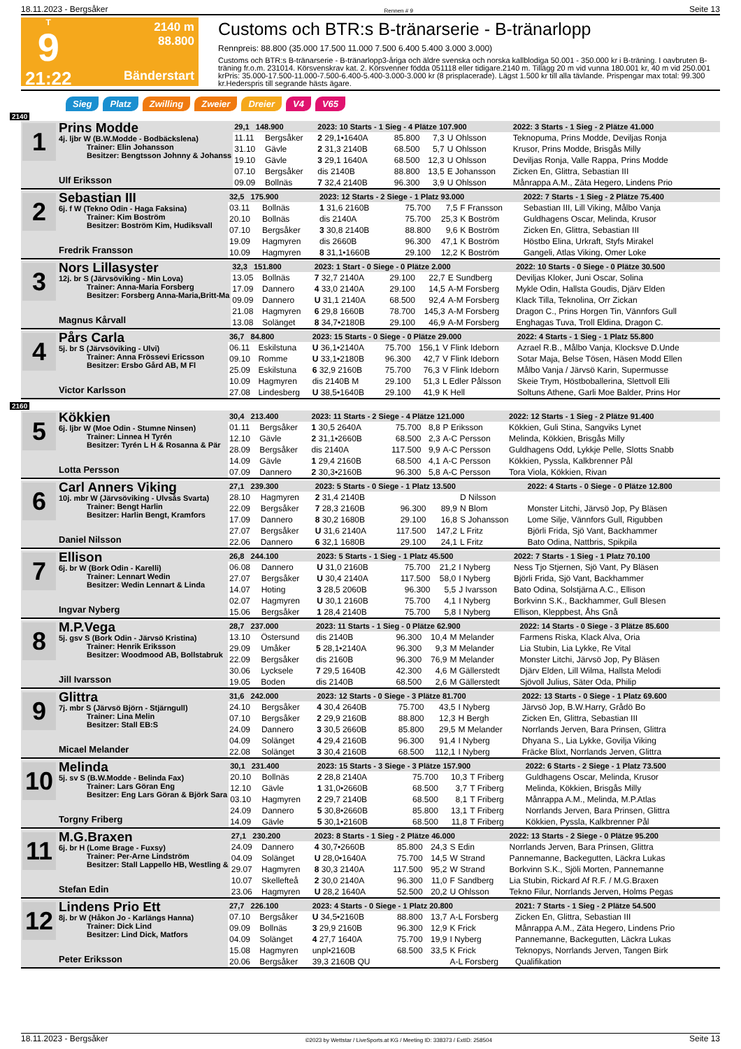18.11.2023 - Bergsåker Rennen # 9 Seite 13
T
9
21:22
2140 m
88.800
Bänderstart
Customs och BTR:s B-tränarserie - B-tränarlopp
Rennpreis: 88.800 (35.000 17.500 11.000 7.500 6.400 5.400 3.000 3.000)
Customs och BTR:s B-tränarserie - B-tränarlopp3-åriga och äldre svenska och norska kallblodiga 50.001 - 350.000 kr i B-träning. I oavbruten B-träning fr.o.m. 231014. Körsvenskrav kat. 2. Körsvenner födda 051118 eller tidigare.2140 m. Tillägg 20 m vid vunna 180.001 kr, 40 m vid 250.001 krPris: 35.000-17.500-11.000-7.500-6.400-5.400-3.000-3.000 kr (8 prisplacerade). Lägst 1.500 kr till alla tävlande. Prispengar max total: 99.300 kr.Hederspris till segrande hästs ägare.
Sieg Platz Zwilling Zweier Dreier V4 V65
2140
| 1 | Prins Modde 4j. ljbr W (B.W.Modde - Bodbäckslena) Trainer: Elin Johansson Besitzer: Bengtsson Johnny & Johanss Ulf Eriksson | 29,1 148.900 | | 2023: 10 Starts - 1 Sieg - 4 Plätze 107.900 | | | | 2022: 3 Starts - 1 Sieg - 2 Plätze 41.000 |
| | | 11.11 | Bergsåker | 2 29,1•1640A | 85.800 | 7,3 | U Ohlsson | Teknopuma, Prins Modde, Deviljas Ronja |
| | | 31.10 | Gävle | 2 31,3 2140B | 68.500 | 5,7 | U Ohlsson | Krusor, Prins Modde, Brisgås Milly |
| | | 19.10 | Gävle | 3 29,1 1640A | 68.500 | 12,3 | U Ohlsson | Deviljas Ronja, Valle Rappa, Prins Modde |
| | | 07.10 | Bergsåker | dis 2140B | 88.800 | 13,5 | E Johansson | Zicken En, Glittra, Sebastian III |
| | | 09.09 | Bollnäs | 7 32,4 2140B | 96.300 | 3,9 | U Ohlsson | Månrappa A.M., Zäta Hegero, Lindens Prio |
| 2 | Sebastian III 6j. f W (Tekno Odin - Haga Faksina) Trainer: Kim Boström Besitzer: Boström Kim, Hudiksvall Fredrik Fransson | 32,5 175.900 | | 2023: 12 Starts - 2 Siege - 1 Platz 93.000 | | | | 2022: 7 Starts - 1 Sieg - 2 Plätze 75.400 |
| | | 03.11 | Bollnäs | 1 31,6 2160B | 75.700 | 7,5 | F Fransson | Sebastian III, Lill Viking, Målbo Vanja |
| | | 20.10 | Bollnäs | dis 2140A | 75.700 | 25,3 | K Boström | Guldhagens Oscar, Melinda, Krusor |
| | | 07.10 | Bergsåker | 3 30,8 2140B | 88.800 | 9,6 | K Boström | Zicken En, Glittra, Sebastian III |
| | | 19.09 | Hagmyren | dis 2660B | 96.300 | 47,1 | K Boström | Höstbo Elina, Urkraft, Styfs Mirakel |
| | | 10.09 | Hagmyren | 8 31,1•1660B | 29.100 | 12,2 | K Boström | Gangeli, Atlas Viking, Omer Loke |
| 3 | Nors Lillasyster 12j. br S (Järvsöviking - Min Lova) Trainer: Anna-Maria Forsberg Besitzer: Forsberg Anna-Maria,Britt-Ma Magnus Kårvall | 32,3 151.800 | | 2023: 1 Start - 0 Siege - 0 Plätze 2.000 | | | | 2022: 10 Starts - 0 Siege - 0 Plätze 30.500 |
| | | 13.05 | Bollnäs | 7 32,7 2140A | 29.100 | 22,7 | E Sundberg | Deviljas Kloker, Juni Oscar, Solina |
| | | 17.09 | Dannero | 4 33,0 2140A | 29.100 | 14,5 | A-M Forsberg | Mykle Odin, Hallsta Goudis, Djärv Elden |
| | | 09.09 | Dannero | U 31,1 2140A | 68.500 | 92,4 | A-M Forsberg | Klack Tilla, Teknolina, Orr Zickan |
| | | 21.08 | Hagmyren | 6 29,8 1660B | 78.700 | 145,3 | A-M Forsberg | Dragon C., Prins Horgen Tin, Vännfors Gull |
| | | 13.08 | Solänget | 8 34,7•2180B | 29.100 | 46,9 | A-M Forsberg | Enghagas Tuva, Troll Eldina, Dragon C. |
| 4 | Pårs Carla 5j. br S (Järvsöviking - Ulvi) Trainer: Anna Frössevi Ericsson Besitzer: Ersbo Gård AB, M Fl Victor Karlsson | 36,7 84.800 | | 2023: 15 Starts - 0 Siege - 0 Plätze 29.000 | | | | 2022: 4 Starts - 1 Sieg - 1 Platz 55.800 |
| | | 06.11 | Eskilstuna | U 36,1•2140A | 75.700 | 156,1 | V Flink Ideborn | Azrael R.B., Målbo Vanja, Klocksve D.Unde |
| | | 09.10 | Romme | U 33,1•2180B | 96.300 | 42,7 | V Flink Ideborn | Sotar Maja, Belse Tösen, Häsen Modd Ellen |
| | | 25.09 | Eskilstuna | 6 32,9 2160B | 75.700 | 76,3 | V Flink Ideborn | Målbo Vanja / Järvsö Karin, Supermusse |
| | | 10.09 | Hagmyren | dis 2140B M | 29.100 | 51,3 | L Edler Pålsson | Skeie Trym, Höstboballerina, Slettvoll Elli |
| | | 27.08 | Lindesberg | U 38,5•1640B | 29.100 | 41,9 | K Hell | Soltuns Athene, Garli Moe Balder, Prins Hor |
2160
| 5 | Kökkien 6j. ljbr W (Moe Odin - Stumne Ninsen) Trainer: Linnea H Tyrén Besitzer: Tyrén L H & Rosanna & Pär Lotta Persson | 30,4 213.400 | | 2023: 11 Starts - 2 Siege - 4 Plätze 121.000 | | | | 2022: 12 Starts - 1 Sieg - 2 Plätze 91.400 |
| | | 01.11 | Bergsåker | 1 30,5 2640A | 75.700 | 8,8 | P Eriksson | Kökkien, Guli Stina, Sangviks Lynet |
| | | 12.10 | Gävle | 2 31,1•2660B | 68.500 | 2,3 | A-C Persson | Melinda, Kökkien, Brisgås Milly |
| | | 28.09 | Bergsåker | dis 2140A | 117.500 | 9,9 | A-C Persson | Guldhagens Odd, Lykkje Pelle, Slotts Snabb |
| | | 14.09 | Gävle | 1 29,4 2160B | 68.500 | 4,1 | A-C Persson | Kökkien, Pyssla, Kalkbrenner Pål |
| | | 07.09 | Dannero | 2 30,3•2160B | 96.300 | 5,8 | A-C Persson | Tora Viola, Kökkien, Rivan |
| 6 | Carl Anners Viking 10j. mbr W (Järvsöviking - Ulvsås Svarta) Trainer: Bengt Harlin Besitzer: Harlin Bengt, Kramfors Daniel Nilsson | 27,1 239.300 | | 2023: 5 Starts - 0 Siege - 1 Platz 13.500 | | | | 2022: 4 Starts - 0 Siege - 0 Plätze 12.800 |
| | | 28.10 | Hagmyren | 2 31,4 2140B | | | D Nilsson | |
| | | 22.09 | Bergsåker | 7 28,3 2160B | 96.300 | 89,9 | N Blom | Monster Litchi, Järvsö Jop, Py Bläsen |
| | | 17.09 | Dannero | 8 30,2 1680B | 29.100 | 16,8 | S Johansson | Lome Silje, Vännfors Gull, Rigubben |
| | | 27.07 | Bergsåker | U 31,6 2140A | 117.500 | 147,2 | L Fritz | Björli Frida, Sjö Vant, Backhammer |
| | | 22.06 | Dannero | 6 32,1 1680B | 29.100 | 24,1 | L Fritz | Bato Odina, Nattbris, Spikpila |
| 7 | Ellison 6j. br W (Bork Odin - Karelli) Trainer: Lennart Wedin Besitzer: Wedin Lennart & Linda Ingvar Nyberg | 26,8 244.100 | | 2023: 5 Starts - 1 Sieg - 1 Platz 45.500 | | | | 2022: 7 Starts - 1 Sieg - 1 Platz 70.100 |
| | | 06.08 | Dannero | U 31,0 2160B | 75.700 | 21,2 | I Nyberg | Ness Tjo Stjernen, Sjö Vant, Py Bläsen |
| | | 27.07 | Bergsåker | U 30,4 2140A | 117.500 | 58,0 | I Nyberg | Björli Frida, Sjö Vant, Backhammer |
| | | 14.07 | Hoting | 3 28,5 2060B | 96.300 | 5,5 | J Ivarsson | Bato Odina, Solstjärna A.C., Ellison |
| | | 02.07 | Hagmyren | U 30,1 2160B | 75.700 | 4,1 | I Nyberg | Borkvinn S.K., Backhammer, Gull Blesen |
| | | 15.06 | Bergsåker | 1 28,4 2140B | 75.700 | 5,8 | I Nyberg | Ellison, Kleppbest, Åhs Gnå |
| 8 | M.P.Vega 5j. gsv S (Bork Odin - Järvsö Kristina) Trainer: Henrik Eriksson Besitzer: Woodmood AB, Bollstabruk Jill Ivarsson | 28,7 237.000 | | 2023: 11 Starts - 1 Sieg - 0 Plätze 62.900 | | | | 2022: 14 Starts - 0 Siege - 3 Plätze 85.600 |
| | | 13.10 | Östersund | dis 2140B | 96.300 | 10,4 | M Melander | Farmens Riska, Klack Alva, Oria |
| | | 29.09 | Umåker | 5 28,1•2140A | 96.300 | 9,3 | M Melander | Lia Stubin, Lia Lykke, Re Vital |
| | | 22.09 | Bergsåker | dis 2160B | 96.300 | 76,9 | M Melander | Monster Litchi, Järvsö Jop, Py Bläsen |
| | | 30.06 | Lycksele | 7 29,5 1640B | 42.300 | 4,6 | M Gällerstedt | Djärv Elden, Lill Wilma, Hallsta Melodi |
| | | 19.05 | Boden | dis 2140B | 68.500 | 2,6 | M Gällerstedt | Sjövoll Julius, Säter Oda, Philip |
| 9 | Glittra 7j. mbr S (Järvsö Björn - Stjärngull) Trainer: Lina Melin Besitzer: Stall EB:S Micael Melander | 31,6 242.000 | | 2023: 12 Starts - 0 Siege - 3 Plätze 81.700 | | | | 2022: 13 Starts - 0 Siege - 1 Platz 69.600 |
| | | 24.10 | Bergsåker | 4 30,4 2640B | 75.700 | 43,5 | I Nyberg | Järvsö Jop, B.W.Harry, Grådö Bo |
| | | 07.10 | Bergsåker | 2 29,9 2160B | 88.800 | 12,3 | H Bergh | Zicken En, Glittra, Sebastian III |
| | | 24.09 | Dannero | 3 30,5 2660B | 85.800 | 29,5 | M Melander | Norrlands Jerven, Bara Prinsen, Glittra |
| | | 04.09 | Solänget | 4 29,4 2160B | 96.300 | 91,4 | I Nyberg | Dhyana S., Lia Lykke, Govilja Viking |
| | | 22.08 | Solänget | 3 30,4 2160B | 68.500 | 112,1 | I Nyberg | Fräcke Blixt, Norrlands Jerven, Glittra |
| 10 | Melinda 5j. sv S (B.W.Modde - Belinda Fax) Trainer: Lars Göran Eng Besitzer: Eng Lars Göran & Björk Sara Torgny Friberg | 30,1 231.400 | | 2023: 15 Starts - 3 Siege - 3 Plätze 157.900 | | | | 2022: 6 Starts - 2 Siege - 1 Platz 73.500 |
| | | 20.10 | Bollnäs | 2 28,8 2140A | 75.700 | 10,3 | T Friberg | Guldhagens Oscar, Melinda, Krusor |
| | | 12.10 | Gävle | 1 31,0•2660B | 68.500 | 3,7 | T Friberg | Melinda, Kökkien, Brisgås Milly |
| | | 03.10 | Hagmyren | 2 29,7 2140B | 68.500 | 8,1 | T Friberg | Månrappa A.M., Melinda, M.P.Atlas |
| | | 24.09 | Dannero | 5 30,8•2660B | 85.800 | 13,1 | T Friberg | Norrlands Jerven, Bara Prinsen, Glittra |
| | | 14.09 | Gävle | 5 30,1•2160B | 68.500 | 11,8 | T Friberg | Kökkien, Pyssla, Kalkbrenner Pål |
| 11 | M.G.Braxen 6j. br H (Lome Brage - Fuxsy) Trainer: Per-Arne Lindström Besitzer: Stall Lappello HB, Westling & Stefan Edin | 27,1 230.200 | | 2023: 8 Starts - 1 Sieg - 2 Plätze 46.000 | | | | 2022: 13 Starts - 2 Siege - 0 Plätze 95.200 |
| | | 24.09 | Dannero | 4 30,7•2660B | 85.800 | 24,3 | S Edin | Norrlands Jerven, Bara Prinsen, Glittra |
| | | 04.09 | Solänget | U 28,0•1640A | 75.700 | 14,5 | W Strand | Pannemanne, Backegutten, Läckra Lukas |
| | | 29.07 | Hagmyren | 8 30,3 2140A | 117.500 | 95,2 | W Strand | Borkvinn S.K., Sjöli Morten, Pannemanne |
| | | 10.07 | Skellefteå | 2 30,0 2140A | 96.300 | 11,0 | F Sandberg | Lia Stubin, Rickard Af R.F. / M.G.Braxen |
| | | 23.06 | Hagmyren | U 28,2 1640A | 52.500 | 20,2 | U Ohlsson | Tekno Filur, Norrlands Jerven, Holms Pegas |
| 12 | Lindens Prio Ett 8j. br W (Håkon Jo - Karlängs Hanna) Trainer: Dick Lind Besitzer: Lind Dick, Matfors Peter Eriksson | 27,7 226.100 | | 2023: 4 Starts - 0 Siege - 1 Platz 20.800 | | | | 2021: 7 Starts - 1 Sieg - 2 Plätze 54.500 |
| | | 07.10 | Bergsåker | U 34,5•2160B | 88.800 | 13,7 | A-L Forsberg | Zicken En, Glittra, Sebastian III |
| | | 09.09 | Bollnäs | 3 29,9 2160B | 96.300 | 12,9 | K Frick | Månrappa A.M., Zäta Hegero, Lindens Prio |
| | | 04.09 | Solänget | 4 27,7 1640A | 75.700 | 19,9 | I Nyberg | Pannemanne, Backegutten, Läckra Lukas |
| | | 15.08 | Hagmyren | unpl•2160B | 68.500 | 33,5 | K Frick | Teknopys, Norrlands Jerven, Tangen Birk |
| | | 20.06 | Bergsåker | 39,3 2160B QU | | | A-L Forsberg | Qualifikation |
18.11.2023 - Bergsåker ©2023 by Wettstar / LiveSports.at KG / Meeting ID: 338373 / ExtID: 258504 Seite 13